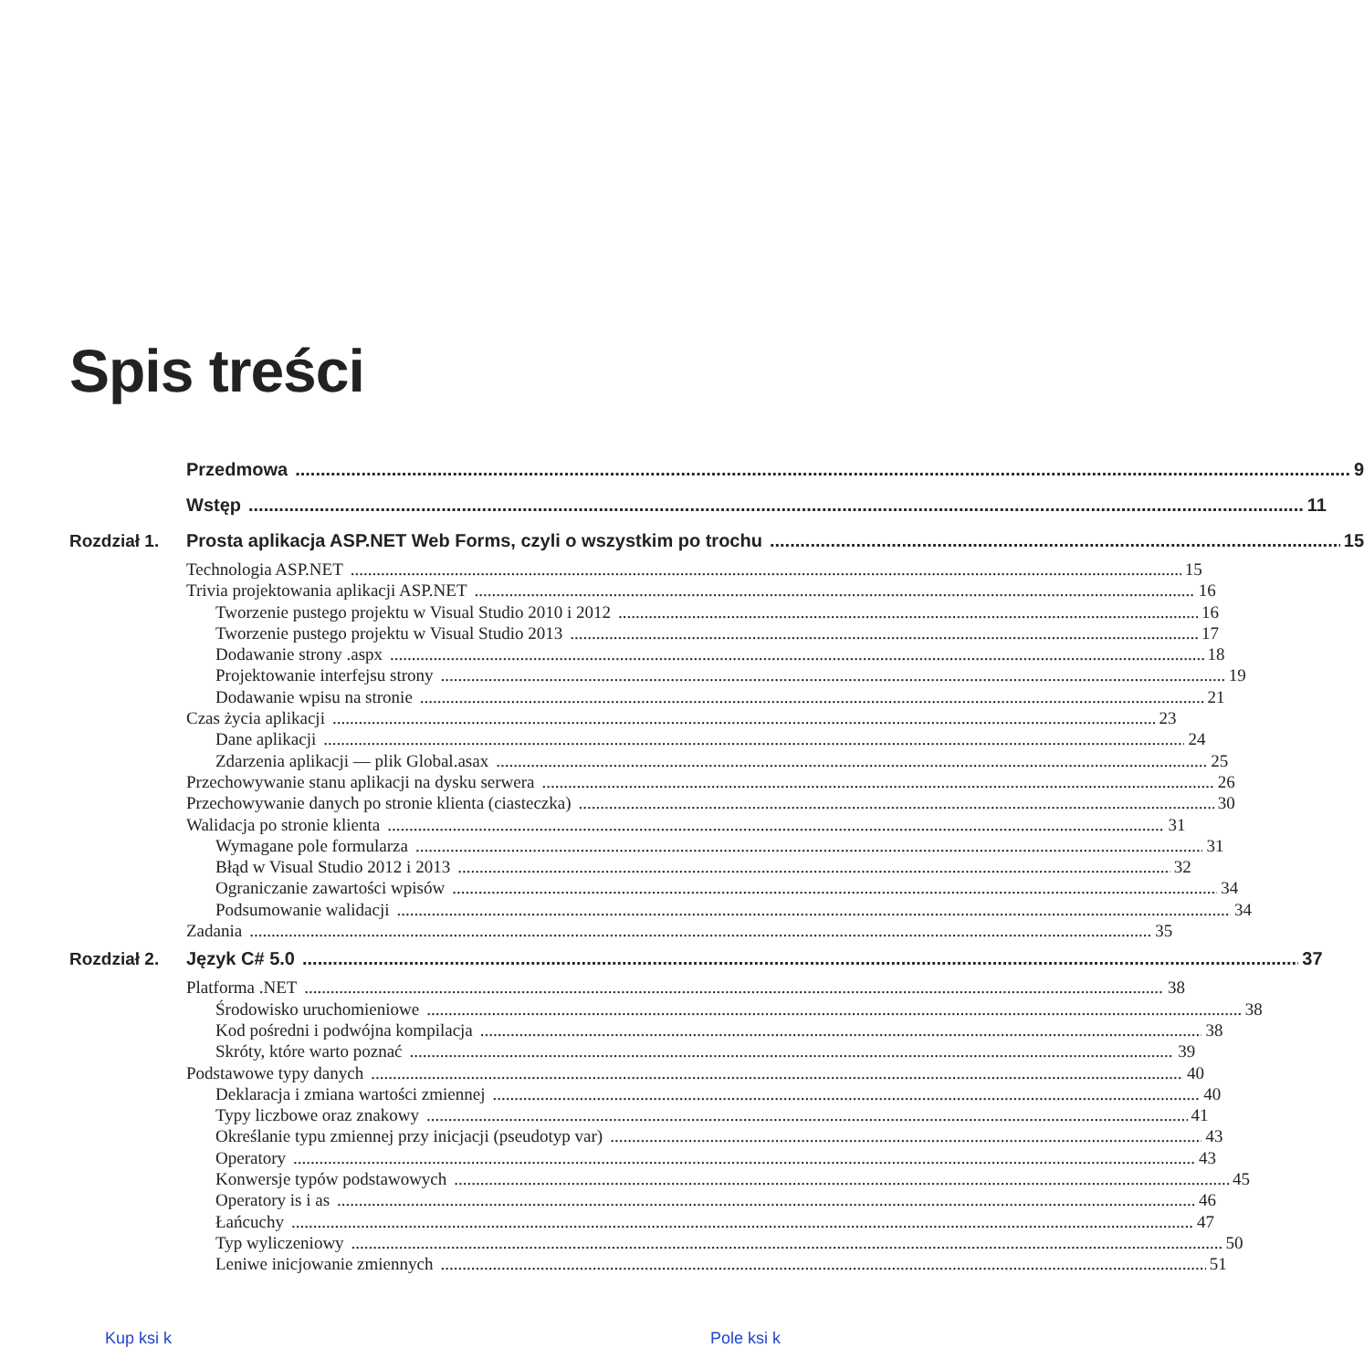Spis treści
Przedmowa 9
Wstęp 11
Rozdział 1. Prosta aplikacja ASP.NET Web Forms, czyli o wszystkim po trochu 15
Technologia ASP.NET 15
Trivia projektowania aplikacji ASP.NET 16
Tworzenie pustego projektu w Visual Studio 2010 i 2012 16
Tworzenie pustego projektu w Visual Studio 2013 17
Dodawanie strony .aspx 18
Projektowanie interfejsu strony 19
Dodawanie wpisu na stronie 21
Czas życia aplikacji 23
Dane aplikacji 24
Zdarzenia aplikacji — plik Global.asax 25
Przechowywanie stanu aplikacji na dysku serwera 26
Przechowywanie danych po stronie klienta (ciasteczka) 30
Walidacja po stronie klienta 31
Wymagane pole formularza 31
Błąd w Visual Studio 2012 i 2013 32
Ograniczanie zawartości wpisów 34
Podsumowanie walidacji 34
Zadania 35
Rozdział 2. Język C# 5.0 37
Platforma .NET 38
Środowisko uruchomieniowe 38
Kod pośredni i podwójna kompilacja 38
Skróty, które warto poznać 39
Podstawowe typy danych 40
Deklaracja i zmiana wartości zmiennej 40
Typy liczbowe oraz znakowy 41
Określanie typu zmiennej przy inicjacji (pseudotyp var) 43
Operatory 43
Konwersje typów podstawowych 45
Operatory is i as 46
Łańcuchy 47
Typ wyliczeniowy 50
Leniwe inicjowanie zmiennych 51
Kup ksi k Pole ksi k